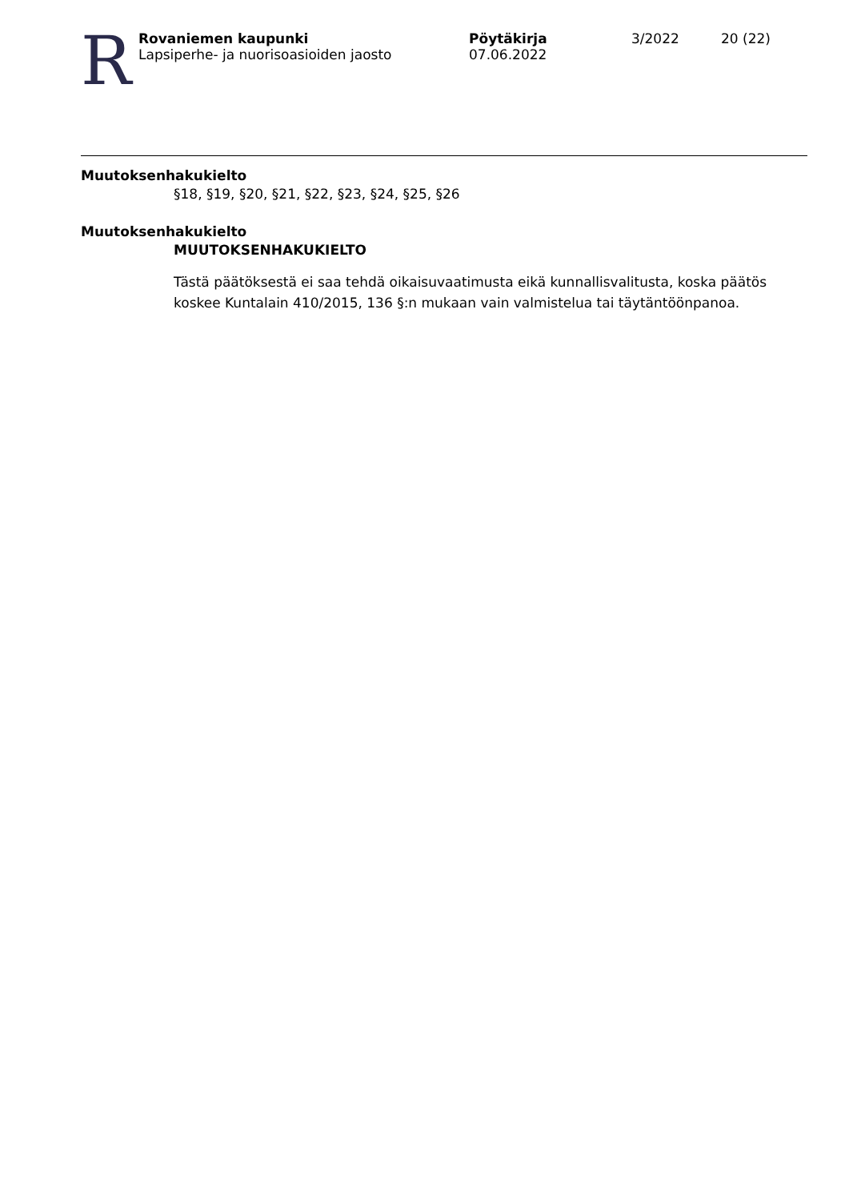R
Rovaniemen kaupunki
Lapsiperhe- ja nuorisoasioiden jaosto
Pöytäkirja
07.06.2022
3/2022 20 (22)
Muutoksenhakukielto
§18, §19, §20, §21, §22, §23, §24, §25, §26
Muutoksenhakukielto
MUUTOKSENHAKUKIELTO
Tästä päätöksestä ei saa tehdä oikaisuvaatimusta eikä kunnallisvalitusta, koska päätös koskee Kuntalain 410/2015, 136 §:n mukaan vain valmistelua tai täytäntöönpanoa.